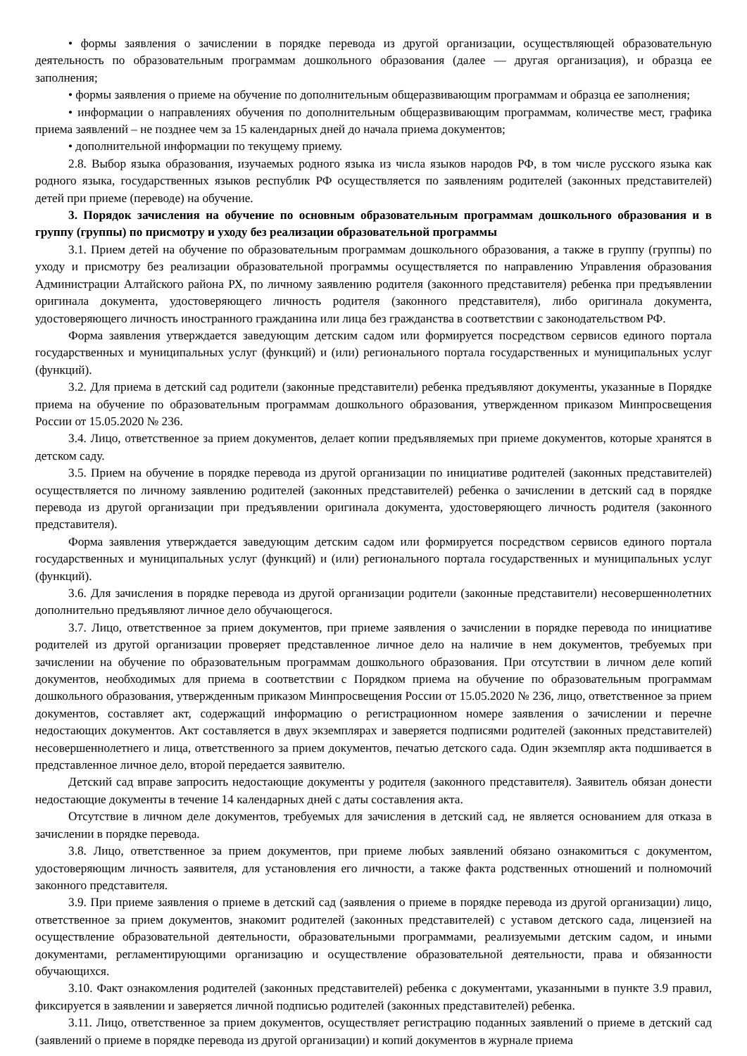• формы заявления о зачислении в порядке перевода из другой организации, осуществляющей образовательную деятельность по образовательным программам дошкольного образования (далее — другая организация), и образца ее заполнения;
• формы заявления о приеме на обучение по дополнительным общеразвивающим программам и образца ее заполнения;
• информации о направлениях обучения по дополнительным общеразвивающим программам, количестве мест, графика приема заявлений – не позднее чем за 15 календарных дней до начала приема документов;
• дополнительной информации по текущему приему.
2.8. Выбор языка образования, изучаемых родного языка из числа языков народов РФ, в том числе русского языка как родного языка, государственных языков республик РФ осуществляется по заявлениям родителей (законных представителей) детей при приеме (переводе) на обучение.
3. Порядок зачисления на обучение по основным образовательным программам дошкольного образования и в группу (группы) по присмотру и уходу без реализации образовательной программы
3.1. Прием детей на обучение по образовательным программам дошкольного образования, а также в группу (группы) по уходу и присмотру без реализации образовательной программы осуществляется по направлению Управления образования Администрации Алтайского района РХ, по личному заявлению родителя (законного представителя) ребенка при предъявлении оригинала документа, удостоверяющего личность родителя (законного представителя), либо оригинала документа, удостоверяющего личность иностранного гражданина или лица без гражданства в соответствии с законодательством РФ.
Форма заявления утверждается заведующим детским садом или формируется посредством сервисов единого портала государственных и муниципальных услуг (функций) и (или) регионального портала государственных и муниципальных услуг (функций).
3.2. Для приема в детский сад родители (законные представители) ребенка предъявляют документы, указанные в Порядке приема на обучение по образовательным программам дошкольного образования, утвержденном приказом Минпросвещения России от 15.05.2020 № 236.
3.4. Лицо, ответственное за прием документов, делает копии предъявляемых при приеме документов, которые хранятся в детском саду.
3.5. Прием на обучение в порядке перевода из другой организации по инициативе родителей (законных представителей) осуществляется по личному заявлению родителей (законных представителей) ребенка о зачислении в детский сад в порядке перевода из другой организации при предъявлении оригинала документа, удостоверяющего личность родителя (законного представителя).
Форма заявления утверждается заведующим детским садом или формируется посредством сервисов единого портала государственных и муниципальных услуг (функций) и (или) регионального портала государственных и муниципальных услуг (функций).
3.6. Для зачисления в порядке перевода из другой организации родители (законные представители) несовершеннолетних дополнительно предъявляют личное дело обучающегося.
3.7. Лицо, ответственное за прием документов, при приеме заявления о зачислении в порядке перевода по инициативе родителей из другой организации проверяет представленное личное дело на наличие в нем документов, требуемых при зачислении на обучение по образовательным программам дошкольного образования. При отсутствии в личном деле копий документов, необходимых для приема в соответствии с Порядком приема на обучение по образовательным программам дошкольного образования, утвержденным приказом Минпросвещения России от 15.05.2020 № 236, лицо, ответственное за прием документов, составляет акт, содержащий информацию о регистрационном номере заявления о зачислении и перечне недостающих документов. Акт составляется в двух экземплярах и заверяется подписями родителей (законных представителей) несовершеннолетнего и лица, ответственного за прием документов, печатью детского сада. Один экземпляр акта подшивается в представленное личное дело, второй передается заявителю.
Детский сад вправе запросить недостающие документы у родителя (законного представителя). Заявитель обязан донести недостающие документы в течение 14 календарных дней с даты составления акта.
Отсутствие в личном деле документов, требуемых для зачисления в детский сад, не является основанием для отказа в зачислении в порядке перевода.
3.8. Лицо, ответственное за прием документов, при приеме любых заявлений обязано ознакомиться с документом, удостоверяющим личность заявителя, для установления его личности, а также факта родственных отношений и полномочий законного представителя.
3.9. При приеме заявления о приеме в детский сад (заявления о приеме в порядке перевода из другой организации) лицо, ответственное за прием документов, знакомит родителей (законных представителей) с уставом детского сада, лицензией на осуществление образовательной деятельности, образовательными программами, реализуемыми детским садом, и иными документами, регламентирующими организацию и осуществление образовательной деятельности, права и обязанности обучающихся.
3.10. Факт ознакомления родителей (законных представителей) ребенка с документами, указанными в пункте 3.9 правил, фиксируется в заявлении и заверяется личной подписью родителей (законных представителей) ребенка.
3.11. Лицо, ответственное за прием документов, осуществляет регистрацию поданных заявлений о приеме в детский сад (заявлений о приеме в порядке перевода из другой организации) и копий документов в журнале приема